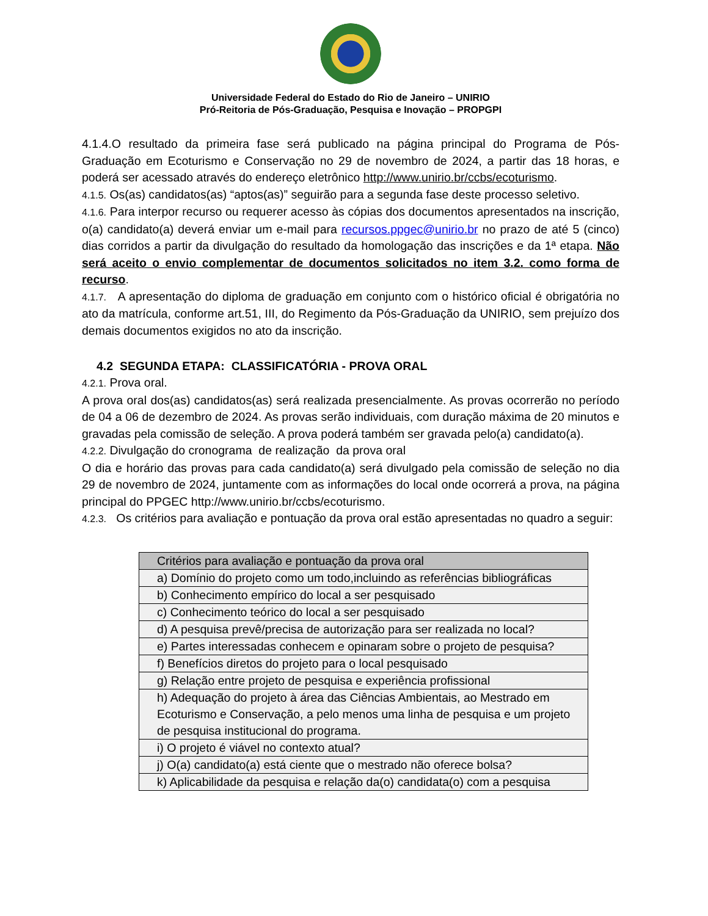Universidade Federal do Estado do Rio de Janeiro – UNIRIO
Pró-Reitoria de Pós-Graduação, Pesquisa e Inovação – PROPGPI
4.1.4.O resultado da primeira fase será publicado na página principal do Programa de Pós-Graduação em Ecoturismo e Conservação no 29 de novembro de 2024, a partir das 18 horas, e poderá ser acessado através do endereço eletrônico http://www.unirio.br/ccbs/ecoturismo.
4.1.5. Os(as) candidatos(as) “aptos(as)” seguirão para a segunda fase deste processo seletivo.
4.1.6. Para interpor recurso ou requerer acesso às cópias dos documentos apresentados na inscrição, o(a) candidato(a) deverá enviar um e-mail para recursos.ppgec@unirio.br no prazo de até 5 (cinco) dias corridos a partir da divulgação do resultado da homologação das inscrições e da 1ª etapa. Não será aceito o envio complementar de documentos solicitados no item 3.2. como forma de recurso.
4.1.7. A apresentação do diploma de graduação em conjunto com o histórico oficial é obrigatória no ato da matrícula, conforme art.51, III, do Regimento da Pós-Graduação da UNIRIO, sem prejuízo dos demais documentos exigidos no ato da inscrição.
4.2 SEGUNDA ETAPA: CLASSIFICATÓRIA - PROVA ORAL
4.2.1. Prova oral.
A prova oral dos(as) candidatos(as) será realizada presencialmente. As provas ocorrerão no período de 04 a 06 de dezembro de 2024. As provas serão individuais, com duração máxima de 20 minutos e gravadas pela comissão de seleção. A prova poderá também ser gravada pelo(a) candidato(a).
4.2.2. Divulgação do cronograma de realização da prova oral
O dia e horário das provas para cada candidato(a) será divulgado pela comissão de seleção no dia 29 de novembro de 2024, juntamente com as informações do local onde ocorrerá a prova, na página principal do PPGEC http://www.unirio.br/ccbs/ecoturismo.
4.2.3. Os critérios para avaliação e pontuação da prova oral estão apresentadas no quadro a seguir:
| Critérios para avaliação e pontuação da prova oral |
| --- |
| a) Domínio do projeto como um todo,incluindo as referências bibliográficas |
| b) Conhecimento empírico do local a ser pesquisado |
| c) Conhecimento teórico do local a ser pesquisado |
| d) A pesquisa prevê/precisa de autorização para ser realizada no local? |
| e) Partes interessadas conhecem e opinaram sobre o projeto de pesquisa? |
| f) Benefícios diretos do projeto para o local pesquisado |
| g) Relação entre projeto de pesquisa e experiência profissional |
| h) Adequação do projeto à área das Ciências Ambientais, ao Mestrado em Ecoturismo e Conservação, a pelo menos uma linha de pesquisa e um projeto de pesquisa institucional do programa. |
| i) O projeto é viável no contexto atual? |
| j) O(a) candidato(a) está ciente que o mestrado não oferece bolsa? |
| k) Aplicabilidade da pesquisa e relação da(o) candidata(o) com a pesquisa |